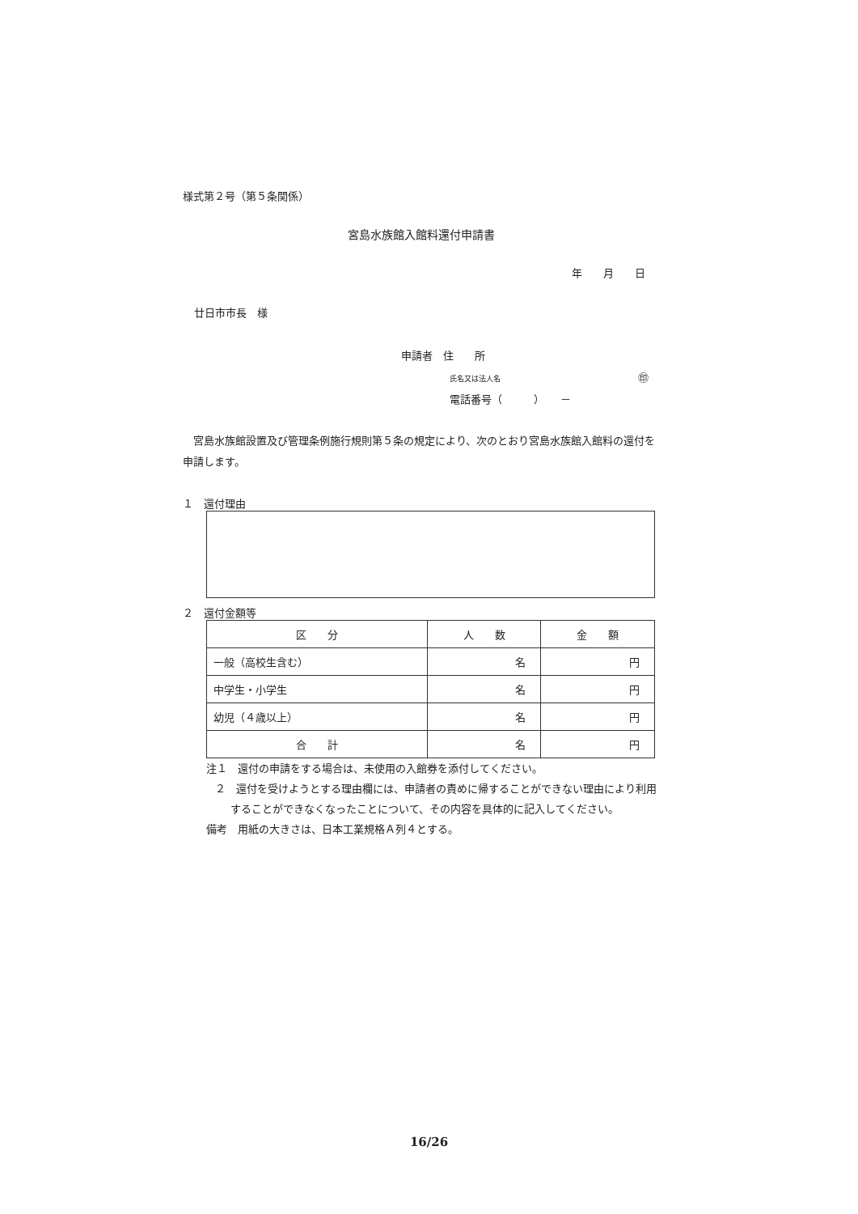様式第２号（第５条関係）
宮島水族館入館料還付申請書
年　　月　　日
廿日市市長　様
申請者　住　　所
氏名又は法人名 ㊞
電話番号（　　　）　　－
宮島水族館設置及び管理条例施行規則第５条の規定により、次のとおり宮島水族館入館料の還付を申請します。
１　還付理由
２　還付金額等
| 区 分 | 人 数 | 金 額 |
| 一般（高校生含む） | 名 | 円 |
| 中学生・小学生 | 名 | 円 |
| 幼児（４歳以上） | 名 | 円 |
| 合 計 | 名 | 円 |
注１　還付の申請をする場合は、未使用の入館券を添付してください。
２　還付を受けようとする理由欄には、申請者の責めに帰することができない理由により利用することができなくなったことについて、その内容を具体的に記入してください。
備考　用紙の大きさは、日本工業規格Ａ列４とする。
16/26